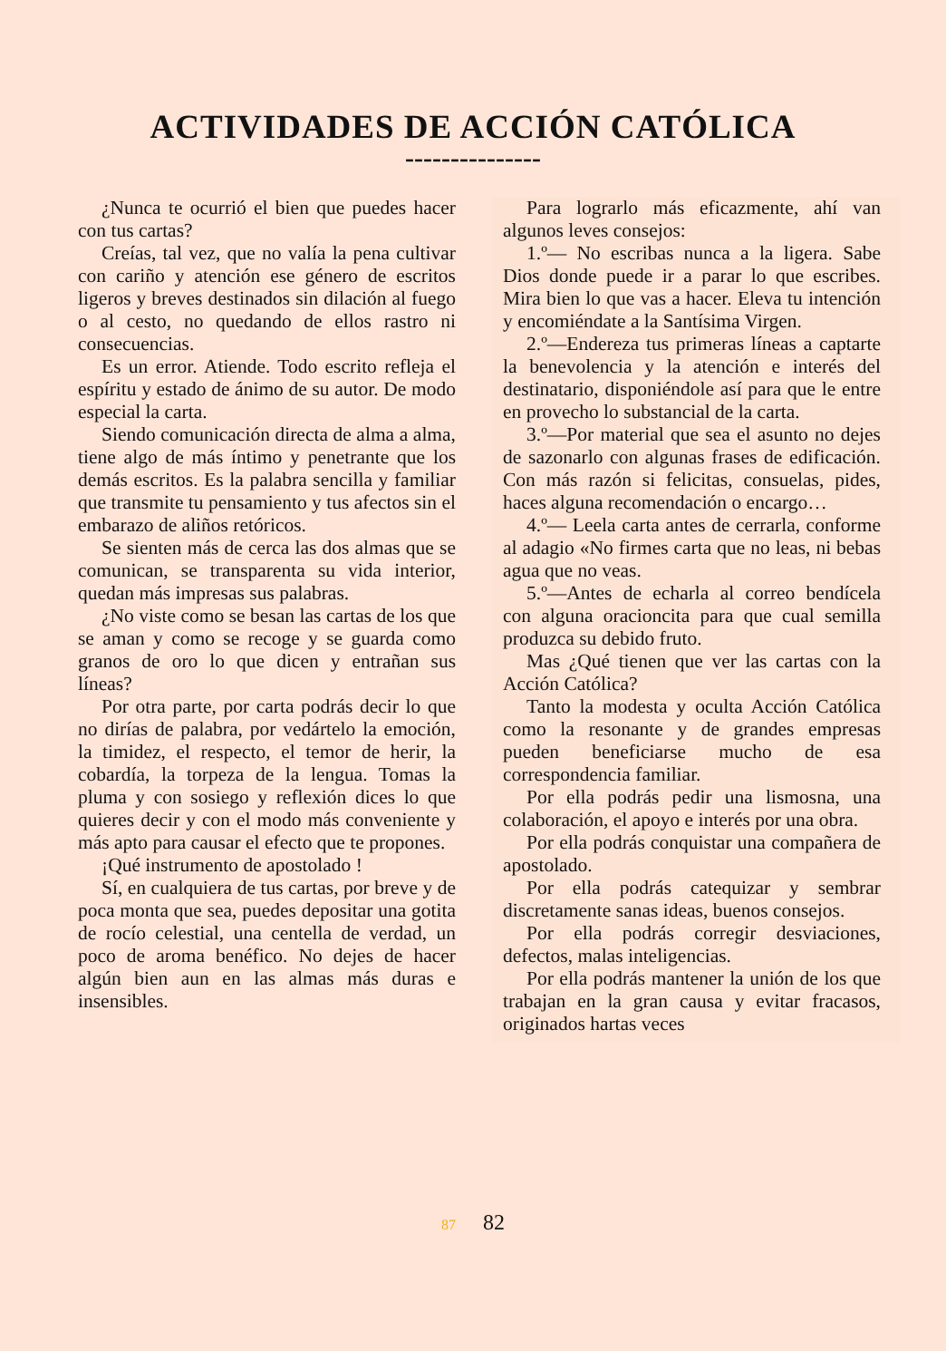ACTIVIDADES DE ACCIÓN CATÓLICA
---------------
¿Nunca te ocurrió el bien que puedes hacer con tus cartas?
Creías, tal vez, que no valía la pena cultivar con cariño y atención ese género de escritos ligeros y breves destinados sin dilación al fuego o al cesto, no quedando de ellos rastro ni consecuencias.
Es un error. Atiende. Todo escrito refleja el espíritu y estado de ánimo de su autor. De modo especial la carta.
Siendo comunicación directa de alma a alma, tiene algo de más íntimo y penetrante que los demás escritos. Es la palabra sencilla y familiar que transmite tu pensamiento y tus afectos sin el embarazo de aliños retóricos.
Se sienten más de cerca las dos almas que se comunican, se transparenta su vida interior, quedan más impresas sus palabras.
¿No viste como se besan las cartas de los que se aman y como se recoge y se guarda como granos de oro lo que dicen y entrañan sus líneas?
Por otra parte, por carta podrás decir lo que no dirías de palabra, por vedártelo la emoción, la timidez, el respecto, el temor de herir, la cobardía, la torpeza de la lengua. Tomas la pluma y con sosiego y reflexión dices lo que quieres decir y con el modo más conveniente y más apto para causar el efecto que te propones.
¡Qué instrumento de apostolado !
Sí, en cualquiera de tus cartas, por breve y de poca monta que sea, puedes depositar una gotita de rocío celestial, una centella de verdad, un poco de aroma benéfico. No dejes de hacer algún bien aun en las almas más duras e insensibles.
Para lograrlo más eficazmente, ahí van algunos leves consejos:
1.º— No escribas nunca a la ligera. Sabe Dios donde puede ir a parar lo que escribes. Mira bien lo que vas a hacer. Eleva tu intención y encomiéndate a la Santísima Virgen.
2.º—Endereza tus primeras líneas a captarte la benevolencia y la atención e interés del destinatario, disponiéndole así para que le entre en provecho lo substancial de la carta.
3.º—Por material que sea el asunto no dejes de sazonarlo con algunas frases de edificación. Con más razón si felicitas, consuelas, pides, haces alguna recomendación o encargo…
4.º— Leela carta antes de cerrarla, conforme al adagio «No firmes carta que no leas, ni bebas agua que no veas.
5.º—Antes de echarla al correo bendícela con alguna oracioncita para que cual semilla produzca su debido fruto.
Mas ¿Qué tienen que ver las cartas con la Acción Católica?
Tanto la modesta y oculta Acción Católica como la resonante y de grandes empresas pueden beneficiarse mucho de esa correspondencia familiar.
Por ella podrás pedir una lismosna, una colaboración, el apoyo e interés por una obra.
Por ella podrás conquistar una compañera de apostolado.
Por ella podrás catequizar y sembrar discretamente sanas ideas, buenos consejos.
Por ella podrás corregir desviaciones, defectos, malas inteligencias.
Por ella podrás mantener la unión de los que trabajan en la gran causa y evitar fracasos, originados hartas veces
87 82